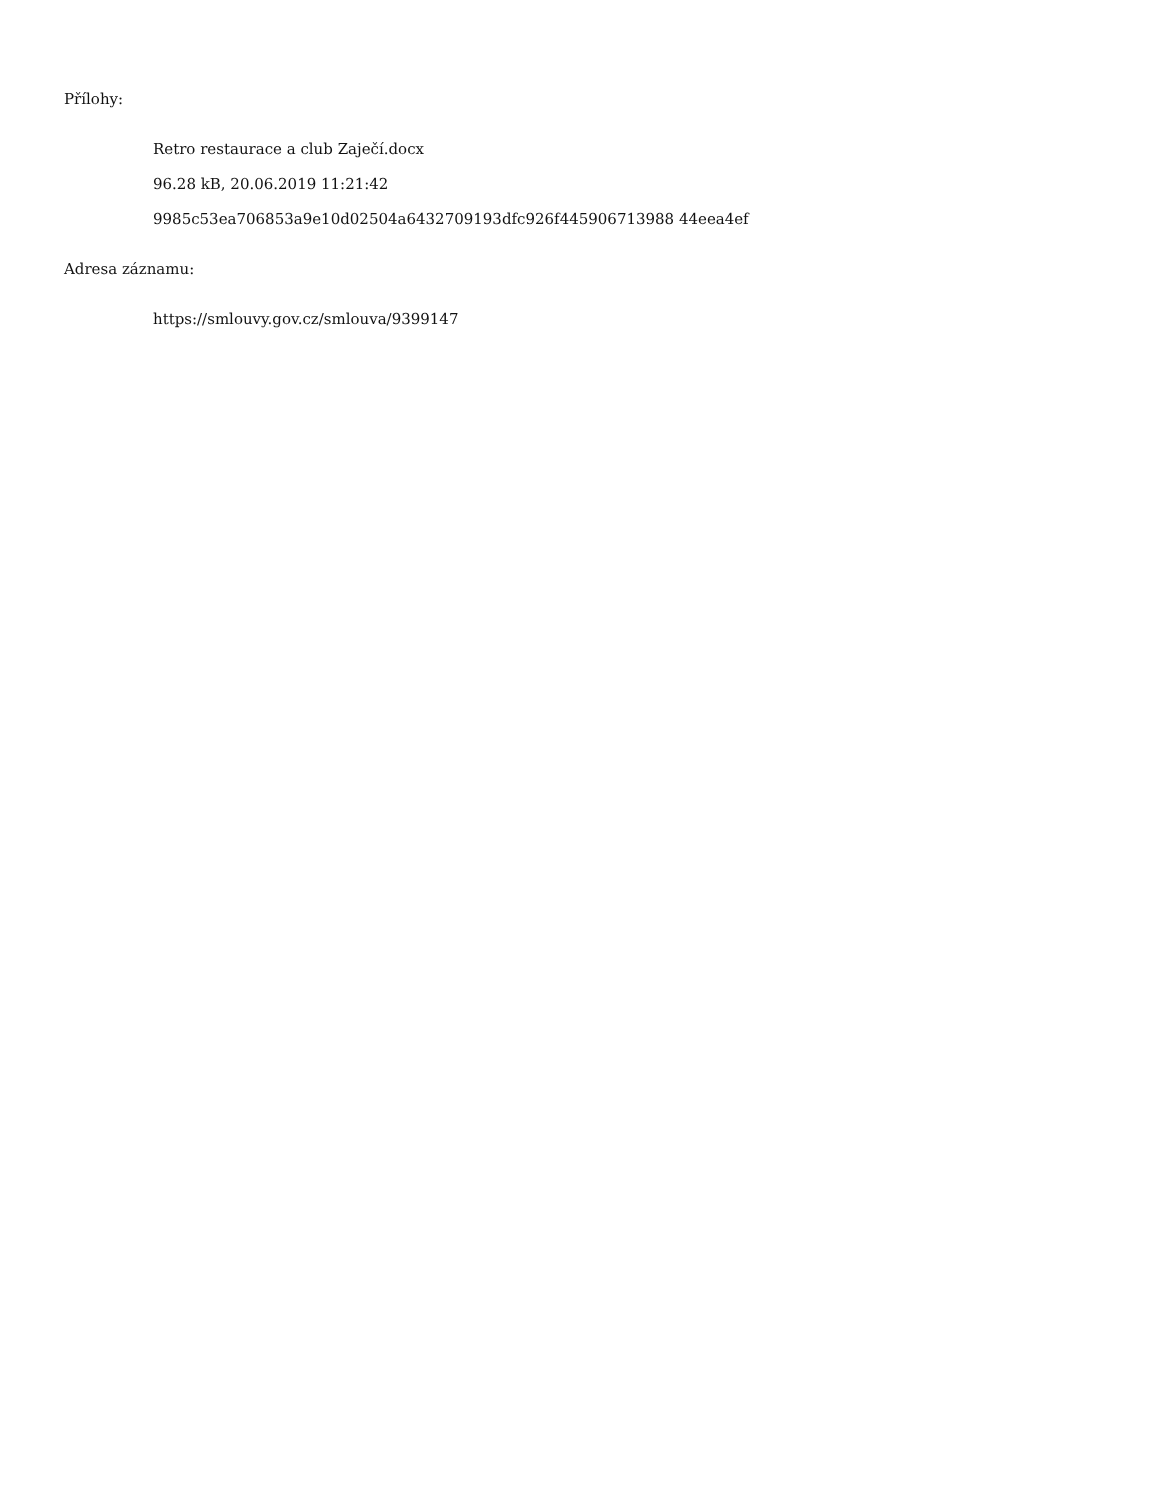Přílohy:
Retro restaurace a club Zaječí.docx
96.28 kB, 20.06.2019 11:21:42
9985c53ea706853a9e10d02504a6432709193dfc926f445906713988 44eea4ef
Adresa záznamu:
https://smlouvy.gov.cz/smlouva/9399147